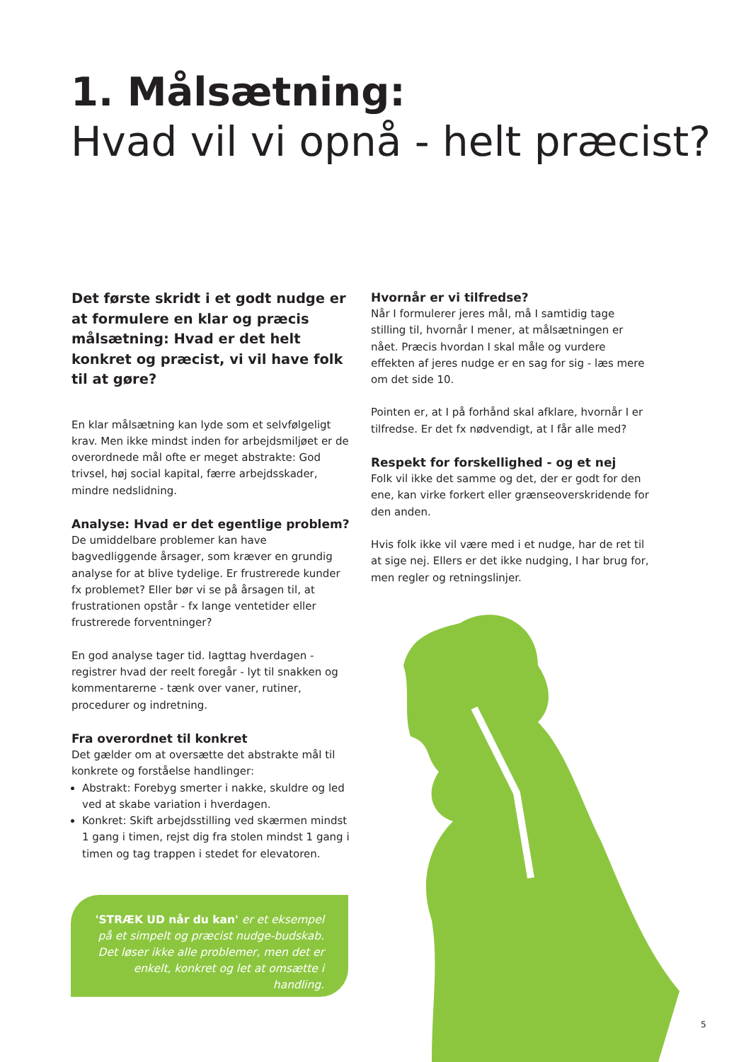1. Målsætning:
Hvad vil vi opnå - helt præcist?
Det første skridt i et godt nudge er at formulere en klar og præcis målsætning: Hvad er det helt konkret og præcist, vi vil have folk til at gøre?
En klar målsætning kan lyde som et selvfølgeligt krav. Men ikke mindst inden for arbejdsmiljøet er de overordnede mål ofte er meget abstrakte: God trivsel, høj social kapital, færre arbejdsskader, mindre nedslidning.
Analyse: Hvad er det egentlige problem?
De umiddelbare problemer kan have bagvedliggende årsager, som kræver en grundig analyse for at blive tydelige. Er frustrerede kunder fx problemet? Eller bør vi se på årsagen til, at frustrationen opstår - fx lange ventetider eller frustrerede forventninger?
En god analyse tager tid. Iagttag hverdagen - registrer hvad der reelt foregår - lyt til snakken og kommentarerne - tænk over vaner, rutiner, procedurer og indretning.
Fra overordnet til konkret
Det gælder om at oversætte det abstrakte mål til konkrete og forståelse handlinger:
Abstrakt: Forebyg smerter i nakke, skuldre og led ved at skabe variation i hverdagen.
Konkret: Skift arbejdsstilling ved skærmen mindst 1 gang i timen, rejst dig fra stolen mindst 1 gang i timen og tag trappen i stedet for elevatoren.
Hvornår er vi tilfredse?
Når I formulerer jeres mål, må I samtidig tage stilling til, hvornår I mener, at målsætningen er nået. Præcis hvordan I skal måle og vurdere effekten af jeres nudge er en sag for sig - læs mere om det side 10.
Pointen er, at I på forhånd skal afklare, hvornår I er tilfredse. Er det fx nødvendigt, at I får alle med?
Respekt for forskellighed - og et nej
Folk vil ikke det samme og det, der er godt for den ene, kan virke forkert eller grænseoverskridende for den anden.
Hvis folk ikke vil være med i et nudge, har de ret til at sige nej. Ellers er det ikke nudging, I har brug for, men regler og retningslinjer.
'STRÆK UD når du kan' er et eksempel på et simpelt og præcist nudge-budskab. Det løser ikke alle problemer, men det er enkelt, konkret og let at omsætte i handling.
5